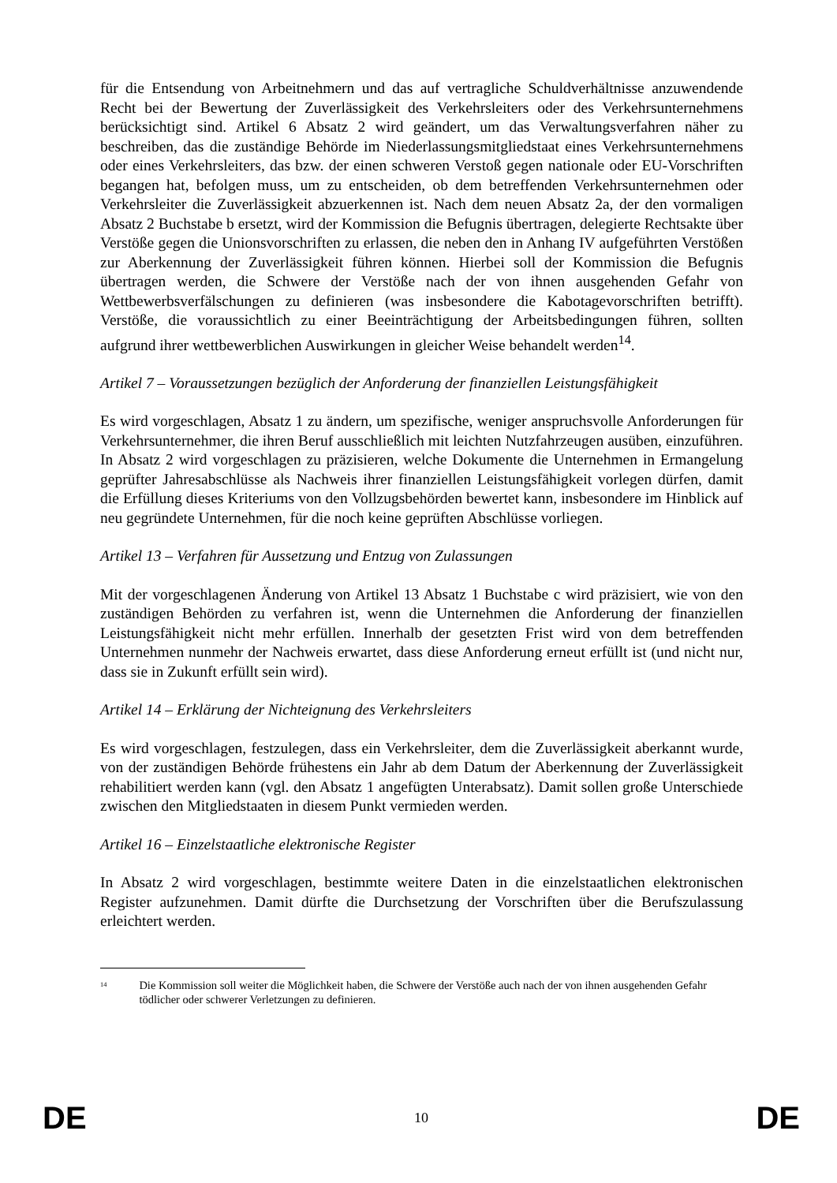für die Entsendung von Arbeitnehmern und das auf vertragliche Schuldverhältnisse anzuwendende Recht bei der Bewertung der Zuverlässigkeit des Verkehrsleiters oder des Verkehrsunternehmens berücksichtigt sind. Artikel 6 Absatz 2 wird geändert, um das Verwaltungsverfahren näher zu beschreiben, das die zuständige Behörde im Niederlassungsmitgliedstaat eines Verkehrsunternehmens oder eines Verkehrsleiters, das bzw. der einen schweren Verstoß gegen nationale oder EU-Vorschriften begangen hat, befolgen muss, um zu entscheiden, ob dem betreffenden Verkehrsunternehmen oder Verkehrsleiter die Zuverlässigkeit abzuerkennen ist. Nach dem neuen Absatz 2a, der den vormaligen Absatz 2 Buchstabe b ersetzt, wird der Kommission die Befugnis übertragen, delegierte Rechtsakte über Verstöße gegen die Unionsvorschriften zu erlassen, die neben den in Anhang IV aufgeführten Verstößen zur Aberkennung der Zuverlässigkeit führen können. Hierbei soll der Kommission die Befugnis übertragen werden, die Schwere der Verstöße nach der von ihnen ausgehenden Gefahr von Wettbewerbsverfälschungen zu definieren (was insbesondere die Kabotagevorschriften betrifft). Verstöße, die voraussichtlich zu einer Beeinträchtigung der Arbeitsbedingungen führen, sollten aufgrund ihrer wettbewerblichen Auswirkungen in gleicher Weise behandelt werden<sup>14</sup>.
Artikel 7 – Voraussetzungen bezüglich der Anforderung der finanziellen Leistungsfähigkeit
Es wird vorgeschlagen, Absatz 1 zu ändern, um spezifische, weniger anspruchsvolle Anforderungen für Verkehrsunternehmer, die ihren Beruf ausschließlich mit leichten Nutzfahrzeugen ausüben, einzuführen. In Absatz 2 wird vorgeschlagen zu präzisieren, welche Dokumente die Unternehmen in Ermangelung geprüfter Jahresabschlüsse als Nachweis ihrer finanziellen Leistungsfähigkeit vorlegen dürfen, damit die Erfüllung dieses Kriteriums von den Vollzugsbehörden bewertet kann, insbesondere im Hinblick auf neu gegründete Unternehmen, für die noch keine geprüften Abschlüsse vorliegen.
Artikel 13 – Verfahren für Aussetzung und Entzug von Zulassungen
Mit der vorgeschlagenen Änderung von Artikel 13 Absatz 1 Buchstabe c wird präzisiert, wie von den zuständigen Behörden zu verfahren ist, wenn die Unternehmen die Anforderung der finanziellen Leistungsfähigkeit nicht mehr erfüllen. Innerhalb der gesetzten Frist wird von dem betreffenden Unternehmen nunmehr der Nachweis erwartet, dass diese Anforderung erneut erfüllt ist (und nicht nur, dass sie in Zukunft erfüllt sein wird).
Artikel 14 – Erklärung der Nichteignung des Verkehrsleiters
Es wird vorgeschlagen, festzulegen, dass ein Verkehrsleiter, dem die Zuverlässigkeit aberkannt wurde, von der zuständigen Behörde frühestens ein Jahr ab dem Datum der Aberkennung der Zuverlässigkeit rehabilitiert werden kann (vgl. den Absatz 1 angefügten Unterabsatz). Damit sollen große Unterschiede zwischen den Mitgliedstaaten in diesem Punkt vermieden werden.
Artikel 16 – Einzelstaatliche elektronische Register
In Absatz 2 wird vorgeschlagen, bestimmte weitere Daten in die einzelstaatlichen elektronischen Register aufzunehmen. Damit dürfte die Durchsetzung der Vorschriften über die Berufszulassung erleichtert werden.
<sup>14</sup> Die Kommission soll weiter die Möglichkeit haben, die Schwere der Verstöße auch nach der von ihnen ausgehenden Gefahr tödlicher oder schwerer Verletzungen zu definieren.
DE 10 DE